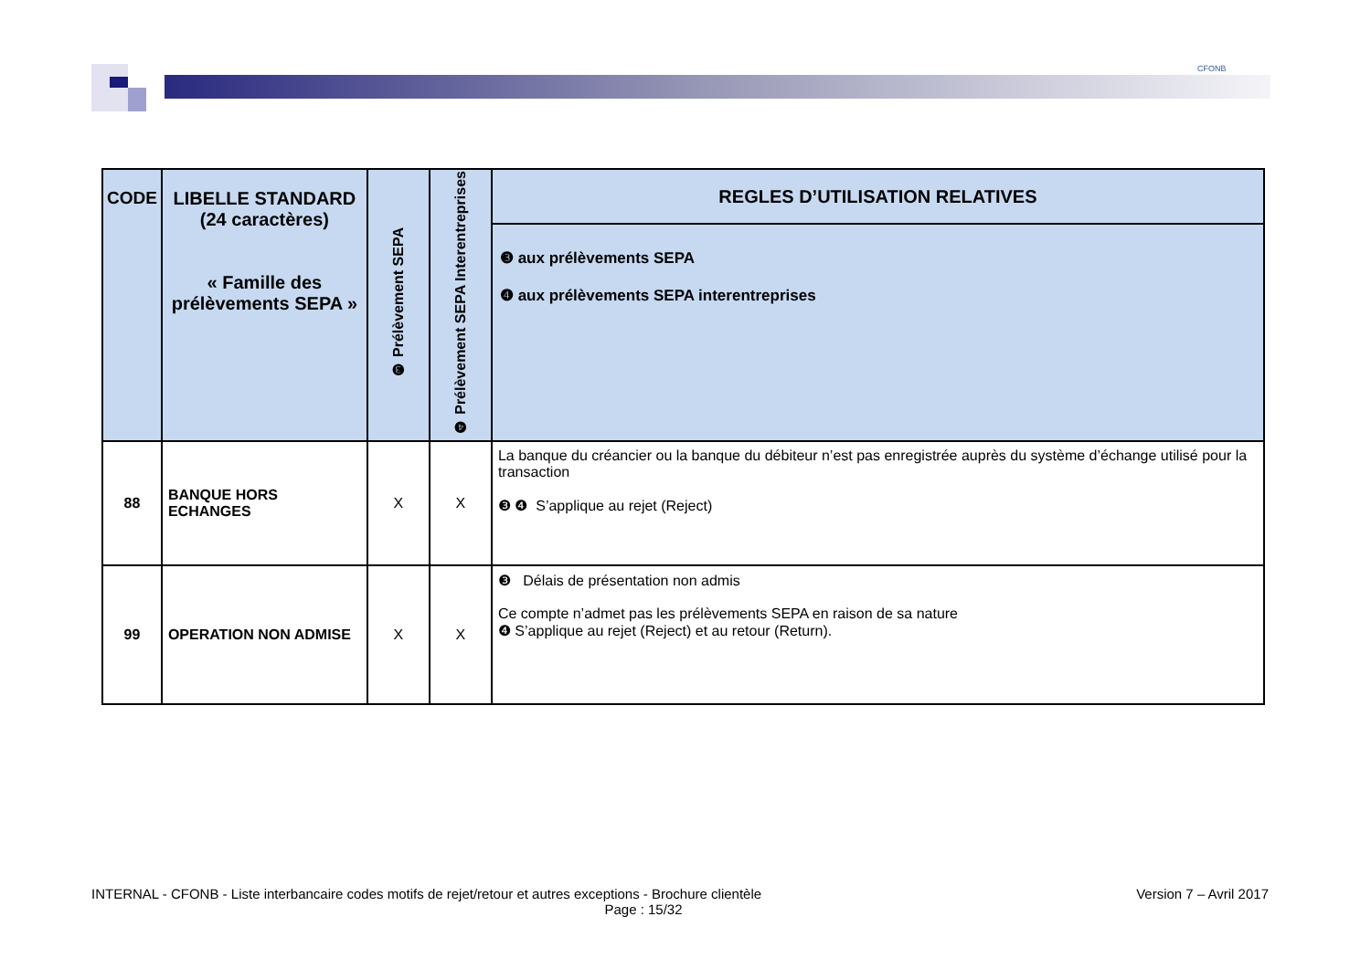CFONB
| CODE | LIBELLE STANDARD (24 caractères) « Famille des prélèvements SEPA » | ❸ Prélèvement SEPA | ❹ Prélèvement SEPA Interentreprises | REGLES D’UTILISATION RELATIVES |
| --- | --- | --- | --- | --- |
| | | | | ❸ aux prélèvements SEPA ❹ aux prélèvements SEPA interentreprises |
| 88 | BANQUE HORS ECHANGES | X | X | La banque du créancier ou la banque du débiteur n’est pas enregistrée auprès du système d’échange utilisé pour la transaction ❸ ❹ S’applique au rejet (Reject) |
| 99 | OPERATION NON ADMISE | X | X | ❸ Délais de présentation non admis Ce compte n’admet pas les prélèvements SEPA en raison de sa nature ❹ S’applique au rejet (Reject) et au retour (Return). |
INTERNAL - CFONB - Liste interbancaire codes motifs de rejet/retour et autres exceptions - Brochure clientèle Version 7 – Avril 2017
Page : 15/32